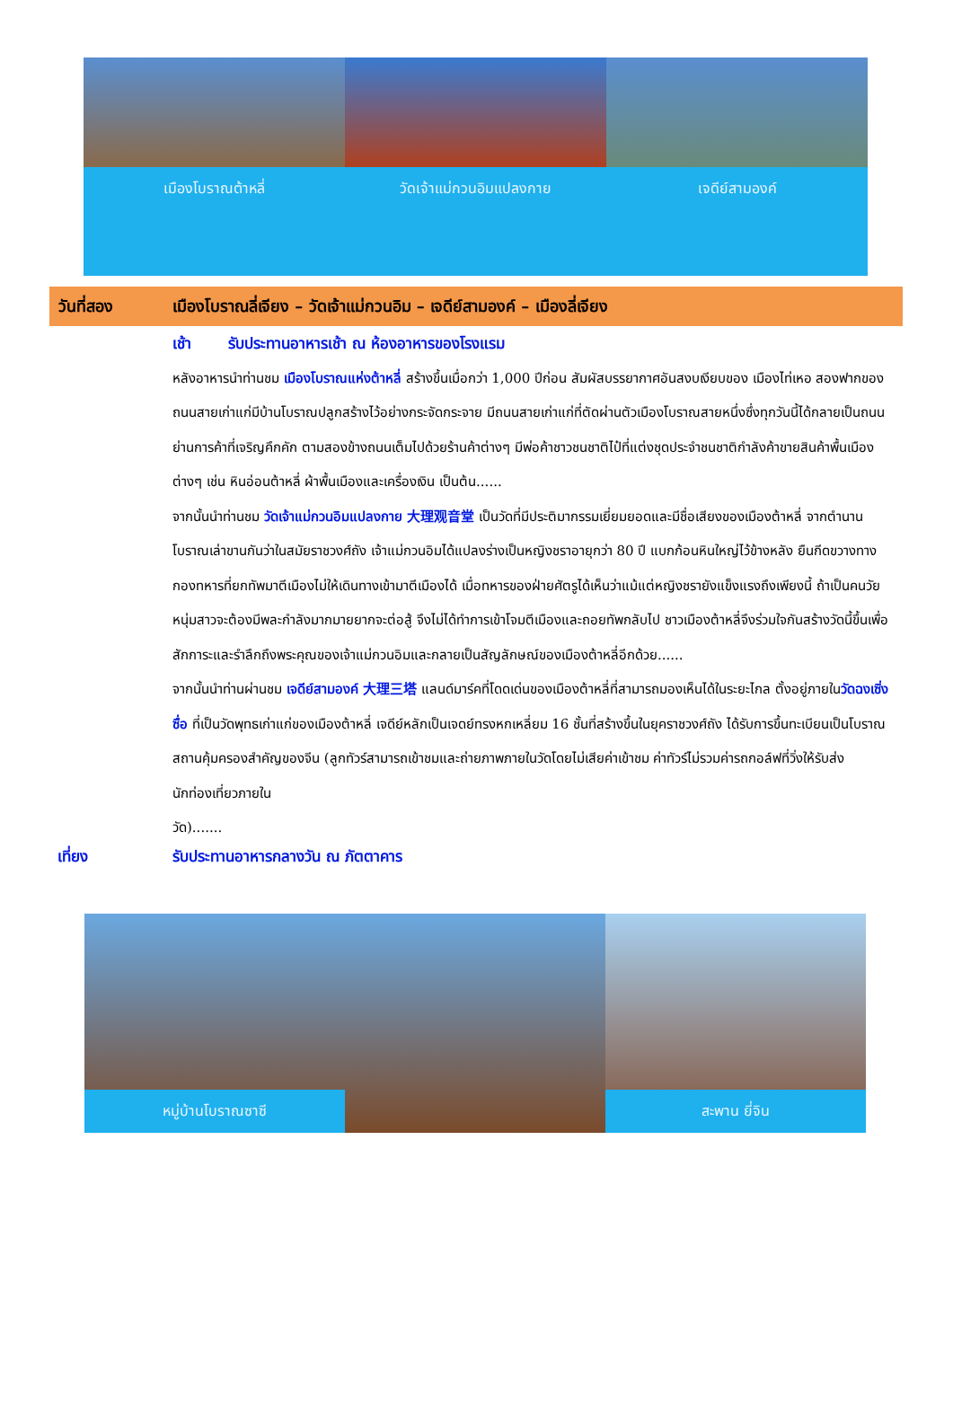เมืองโบราณต้าหลี่ วัดเจ้าแม่กวนอิมแปลงกาย เจดีย์สามองค์
วันที่สอง เมืองโบราณลี่เจียง – วัดเจ้าแม่กวนอิม – เจดีย์สามองค์ – เมืองลี่เจียง
เช้า รับประทานอาหารเช้า ณ ห้องอาหารของโรงแรม
หลังอาหารนำท่านชม เมืองโบราณแห่งต้าหลี่ สร้างขึ้นเมื่อกว่า 1,000 ปีก่อน สัมผัสบรรยากาศอันสงบเงียบของ เมืองไท่เหอ สองฟากของถนนสายเก่าแก่มีบ้านโบราณปลูกสร้างไว้อย่างกระจัดกระจาย มีถนนสายเก่าแก่ที่ตัดผ่านตัวเมืองโบราณสายหนึ่งซึ่งทุกวันนี้ได้กลายเป็นถนนย่านการค้าที่เจริญคึกคัก ตามสองข้างถนนเต็มไปด้วยร้านค้าต่างๆ มีพ่อค้าชาวชนชาติไป๋ที่แต่งชุดประจำชนชาติกำลังค้าขายสินค้าพื้นเมืองต่างๆ เช่น หินอ่อนต้าหลี่ ผ้าพื้นเมืองและเครื่องเงิน เป็นต้น......
จากนั้นนำท่านชม วัดเจ้าแม่กวนอิมแปลงกาย 大理观音堂 เป็นวัดที่มีประติมากรรมเยี่ยมยอดและมีชื่อเสียงของเมืองต้าหลี่ จากตำนานโบราณเล่าขานกันว่าในสมัยราชวงศ์ถัง เจ้าแม่กวนอิมได้แปลงร่างเป็นหญิงชราอายุกว่า 80 ปี แบกก้อนหินใหญ่ไว้ข้างหลัง ยืนกีดขวางทางกองทหารที่ยกทัพมาตีเมืองไม่ให้เดินทางเข้ามาตีเมืองได้ เมื่อทหารของฝ่ายศัตรูได้เห็นว่าแม้แต่หญิงชรายังแข็งแรงถึงเพียงนี้ ถ้าเป็นคนวัยหนุ่มสาวจะต้องมีพละกำลังมากมายยากจะต่อสู้ จึงไม่ได้ทำการเข้าโจมตีเมืองและถอยทัพกลับไป ชาวเมืองต้าหลี่จึงร่วมใจกันสร้างวัดนี้ขึ้นเพื่อสักการะและรำลึกถึงพระคุณของเจ้าแม่กวนอิมและกลายเป็นสัญลักษณ์ของเมืองต้าหลี่อีกด้วย......
จากนั้นนำท่านผ่านชม เจดีย์สามองค์ 大理三塔 แลนด์มาร์คที่โดดเด่นของเมืองต้าหลี่ที่สามารถมองเห็นได้ในระยะไกล ตั้งอยู่ภายในวัดฉงเซิ่งซื่อ ที่เป็นวัดพุทธเก่าแก่ของเมืองต้าหลี่ เจดีย์หลักเป็นเจดย์ทรงหกเหลี่ยม 16 ชั้นที่สร้างขึ้นในยุคราชวงศ์ถัง ได้รับการขึ้นทะเบียนเป็นโบราณสถานคุ้มครองสำคัญของจีน (ลูกทัวร์สามารถเข้าชมและถ่ายภาพภายในวัดโดยไม่เสียค่าเข้าชม ค่าทัวร์ไม่รวมค่ารถกอล์ฟที่วิ่งให้รับส่ง
นักท่องเที่ยวภายใน
วัด).......
เที่ยง รับประทานอาหารกลางวัน ณ ภัตตาคาร
หมู่บ้านโบราณซาซี สะพาน ยี่จิน